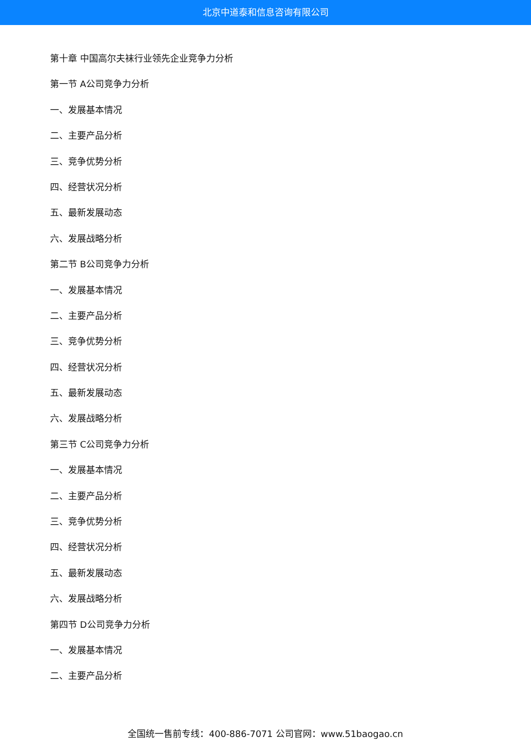北京中道泰和信息咨询有限公司
第十章 中国高尔夫袜行业领先企业竞争力分析
第一节 A公司竞争力分析
一、发展基本情况
二、主要产品分析
三、竞争优势分析
四、经营状况分析
五、最新发展动态
六、发展战略分析
第二节 B公司竞争力分析
一、发展基本情况
二、主要产品分析
三、竞争优势分析
四、经营状况分析
五、最新发展动态
六、发展战略分析
第三节 C公司竞争力分析
一、发展基本情况
二、主要产品分析
三、竞争优势分析
四、经营状况分析
五、最新发展动态
六、发展战略分析
第四节 D公司竞争力分析
一、发展基本情况
二、主要产品分析
全国统一售前专线：400-886-7071 公司官网：www.51baogao.cn